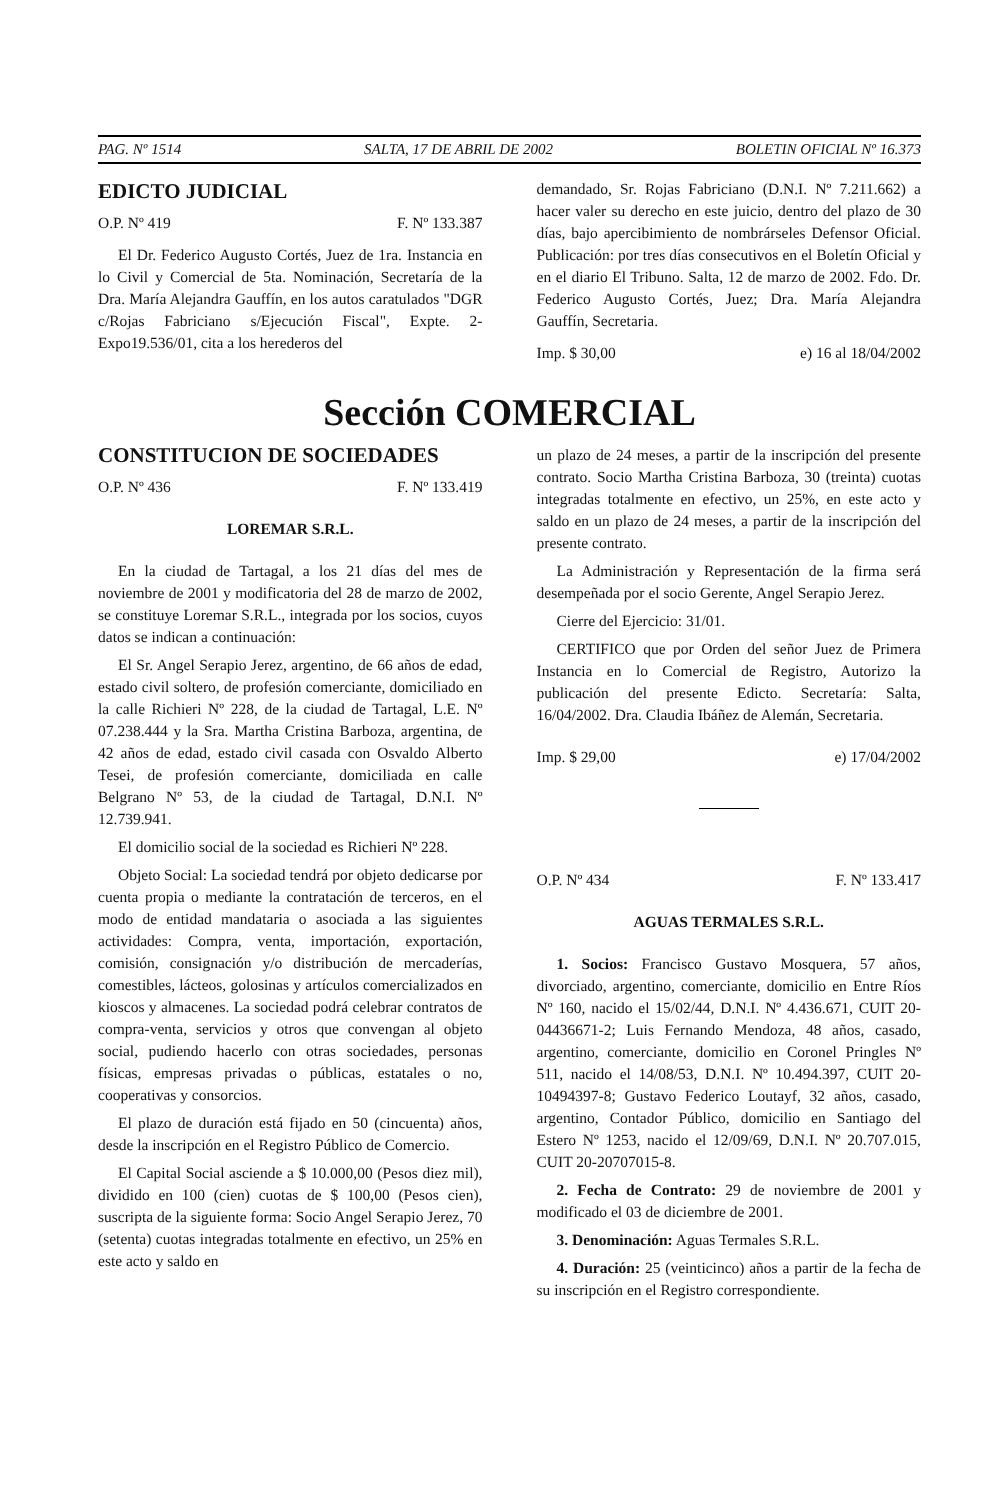PAG. Nº 1514 SALTA, 17 DE ABRIL DE 2002 BOLETIN OFICIAL Nº 16.373
EDICTO JUDICIAL
O.P. Nº 419 F. Nº 133.387
El Dr. Federico Augusto Cortés, Juez de 1ra. Instancia en lo Civil y Comercial de 5ta. Nominación, Secretaría de la Dra. María Alejandra Gauffín, en los autos caratulados "DGR c/Rojas Fabriciano s/Ejecución Fiscal", Expte. 2-Expo19.536/01, cita a los herederos del
demandado, Sr. Rojas Fabriciano (D.N.I. Nº 7.211.662) a hacer valer su derecho en este juicio, dentro del plazo de 30 días, bajo apercibimiento de nombrárseles Defensor Oficial. Publicación: por tres días consecutivos en el Boletín Oficial y en el diario El Tribuno. Salta, 12 de marzo de 2002. Fdo. Dr. Federico Augusto Cortés, Juez; Dra. María Alejandra Gauffín, Secretaria.
Imp. $ 30,00 e) 16 al 18/04/2002
Sección COMERCIAL
CONSTITUCION DE SOCIEDADES
O.P. Nº 436 F. Nº 133.419
LOREMAR S.R.L.
En la ciudad de Tartagal, a los 21 días del mes de noviembre de 2001 y modificatoria del 28 de marzo de 2002, se constituye Loremar S.R.L., integrada por los socios, cuyos datos se indican a continuación:
El Sr. Angel Serapio Jerez, argentino, de 66 años de edad, estado civil soltero, de profesión comerciante, domiciliado en la calle Richieri Nº 228, de la ciudad de Tartagal, L.E. Nº 07.238.444 y la Sra. Martha Cristina Barboza, argentina, de 42 años de edad, estado civil casada con Osvaldo Alberto Tesei, de profesión comerciante, domiciliada en calle Belgrano Nº 53, de la ciudad de Tartagal, D.N.I. Nº 12.739.941.
El domicilio social de la sociedad es Richieri Nº 228.
Objeto Social: La sociedad tendrá por objeto dedicarse por cuenta propia o mediante la contratación de terceros, en el modo de entidad mandataria o asociada a las siguientes actividades: Compra, venta, importación, exportación, comisión, consignación y/o distribución de mercaderías, comestibles, lácteos, golosinas y artículos comercializados en kioscos y almacenes. La sociedad podrá celebrar contratos de compra-venta, servicios y otros que convengan al objeto social, pudiendo hacerlo con otras sociedades, personas físicas, empresas privadas o públicas, estatales o no, cooperativas y consorcios.
El plazo de duración está fijado en 50 (cincuenta) años, desde la inscripción en el Registro Público de Comercio.
El Capital Social asciende a $ 10.000,00 (Pesos diez mil), dividido en 100 (cien) cuotas de $ 100,00 (Pesos cien), suscripta de la siguiente forma: Socio Angel Serapio Jerez, 70 (setenta) cuotas integradas totalmente en efectivo, un 25% en este acto y saldo en
un plazo de 24 meses, a partir de la inscripción del presente contrato. Socio Martha Cristina Barboza, 30 (treinta) cuotas integradas totalmente en efectivo, un 25%, en este acto y saldo en un plazo de 24 meses, a partir de la inscripción del presente contrato.
La Administración y Representación de la firma será desempeñada por el socio Gerente, Angel Serapio Jerez.
Cierre del Ejercicio: 31/01.
CERTIFICO que por Orden del señor Juez de Primera Instancia en lo Comercial de Registro, Autorizo la publicación del presente Edicto. Secretaría: Salta, 16/04/2002. Dra. Claudia Ibáñez de Alemán, Secretaria.
Imp. $ 29,00 e) 17/04/2002
O.P. Nº 434 F. Nº 133.417
AGUAS TERMALES S.R.L.
1. Socios: Francisco Gustavo Mosquera, 57 años, divorciado, argentino, comerciante, domicilio en Entre Ríos Nº 160, nacido el 15/02/44, D.N.I. Nº 4.436.671, CUIT 20-04436671-2; Luis Fernando Mendoza, 48 años, casado, argentino, comerciante, domicilio en Coronel Pringles Nº 511, nacido el 14/08/53, D.N.I. Nº 10.494.397, CUIT 20-10494397-8; Gustavo Federico Loutayf, 32 años, casado, argentino, Contador Público, domicilio en Santiago del Estero Nº 1253, nacido el 12/09/69, D.N.I. Nº 20.707.015, CUIT 20-20707015-8.
2. Fecha de Contrato: 29 de noviembre de 2001 y modificado el 03 de diciembre de 2001.
3. Denominación: Aguas Termales S.R.L.
4. Duración: 25 (veinticinco) años a partir de la fecha de su inscripción en el Registro correspondiente.